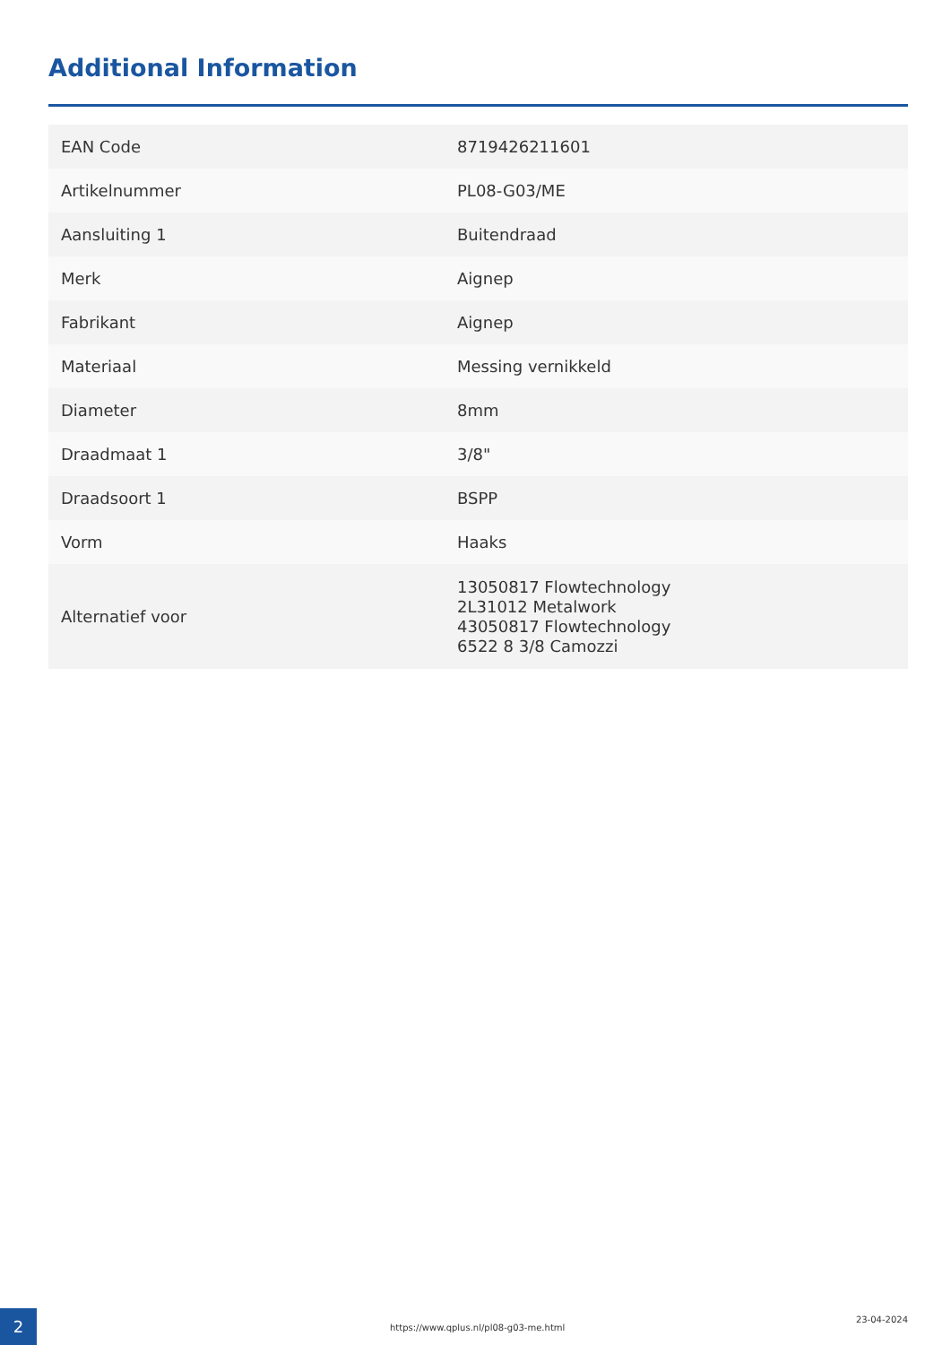Additional Information
| EAN Code | 8719426211601 |
| Artikelnummer | PL08-G03/ME |
| Aansluiting 1 | Buitendraad |
| Merk | Aignep |
| Fabrikant | Aignep |
| Materiaal | Messing vernikkeld |
| Diameter | 8mm |
| Draadmaat 1 | 3/8" |
| Draadsoort 1 | BSPP |
| Vorm | Haaks |
| Alternatief voor | 13050817 Flowtechnology 2L31012 Metalwork 43050817 Flowtechnology 6522 8 3/8 Camozzi |
2
https://www.qplus.nl/pl08-g03-me.html
23-04-2024